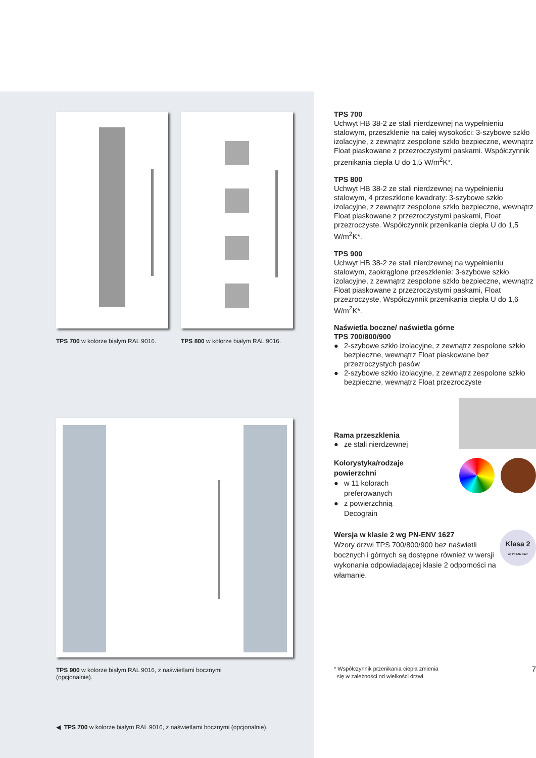TPS 700 w kolorze białym RAL 9016.
TPS 800 w kolorze białym RAL 9016.
TPS 900 w kolorze białym RAL 9016, z naświetlami bocznymi
(opcjonalnie).
◀ TPS 700 w kolorze białym RAL 9016, z naświetlami bocznymi (opcjonalnie).
TPS 700
Uchwyt HB 38-2 ze stali nierdzewnej na wypełnieniu stalowym, przeszklenie na całej wysokości: 3-szybowe szkło izolacyjne, z zewnątrz zespolone szkło bezpieczne, wewnątrz Float piaskowane z przezroczystymi paskami. Współczynnik przenikania ciepła U do 1,5 W/m<sup>2</sup>K*.
TPS 800
Uchwyt HB 38-2 ze stali nierdzewnej na wypełnieniu stalowym, 4 przeszklone kwadraty: 3-szybowe szkło izolacyjne, z zewnątrz zespolone szkło bezpieczne, wewnątrz Float piaskowane z przezroczystymi paskami, Float przezroczyste. Współczynnik przenikania ciepła U do 1,5 W/m<sup>2</sup>K*.
TPS 900
Uchwyt HB 38-2 ze stali nierdzewnej na wypełnieniu stalowym, zaokrąglone przeszklenie: 3-szybowe szkło izolacyjne, z zewnątrz zespolone szkło bezpieczne, wewnątrz Float piaskowane z przezroczystymi paskami, Float przezroczyste. Współczynnik przenikania ciepła U do 1,6 W/m<sup>2</sup>K*.
Naświetla boczne/ naświetla górne
TPS 700/800/900
● 2-szybowe szkło izolacyjne, z zewnątrz zespolone szkło bezpieczne, wewnątrz Float piaskowane bez przezroczystych pasów
● 2-szybowe szkło izolacyjne, z zewnątrz zespolone szkło bezpieczne, wewnątrz Float przezroczyste
Rama przeszklenia
● ze stali nierdzewnej
Kolorystyka/rodzaje
powierzchni
● w 11 kolorach
preferowanych
● z powierzchnią
Decograin
Wersja w klasie 2 wg PN-ENV 1627
Wzory drzwi TPS 700/800/900 bez naświetli bocznych i górnych są dostępne również w wersji wykonania odpowiadającej klasie 2 odporności na włamanie.
Klasa 2
wg PN-ENV 1627
* Współczynnik przenikania ciepła zmienia
się w zależności od wielkości drzwi
7